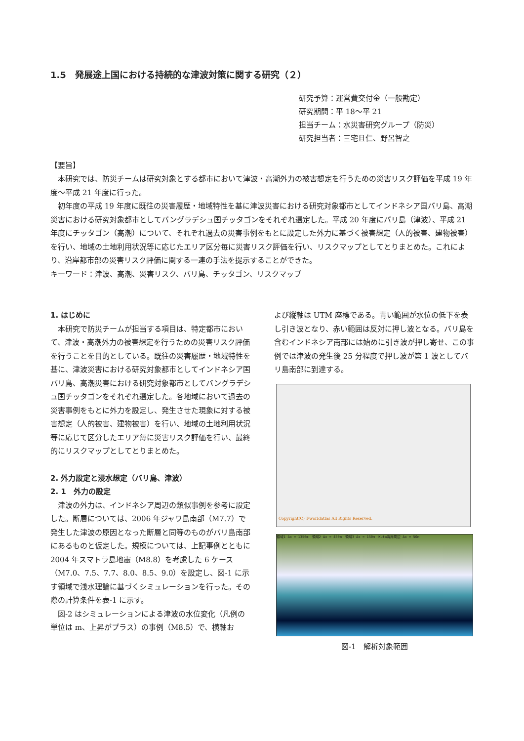1.5　発展途上国における持続的な津波対策に関する研究（２）
研究予算：運営費交付金（一般勘定）
研究期間：平 18～平 21
担当チーム：水災害研究グループ（防災）
研究担当者：三宅且仁、野呂智之
【要旨】
本研究では、防災チームは研究対象とする都市において津波・高潮外力の被害想定を行うための災害リスク評価を平成 19 年度～平成 21 年度に行った。
初年度の平成 19 年度に既往の災害履歴・地域特性を基に津波災害における研究対象都市としてインドネシア国バリ島、高潮災害における研究対象都市としてバングラデシュ国チッタゴンをそれぞれ選定した。平成 20 年度にバリ島（津波）、平成 21 年度にチッタゴン（高潮）について、それぞれ過去の災害事例をもとに設定した外力に基づく被害想定（人的被害、建物被害）を行い、地域の土地利用状況等に応じたエリア区分毎に災害リスク評価を行い、リスクマップとしてとりまとめた。これにより、沿岸都市部の災害リスク評価に関する一連の手法を提示することができた。
キーワード：津波、高潮、災害リスク、バリ島、チッタゴン、リスクマップ
1. はじめに
本研究で防災チームが担当する項目は、特定都市において、津波・高潮外力の被害想定を行うための災害リスク評価を行うことを目的としている。既往の災害履歴・地域特性を基に、津波災害における研究対象都市としてインドネシア国バリ島、高潮災害における研究対象都市としてバングラデシュ国チッタゴンをそれぞれ選定した。各地域において過去の災害事例をもとに外力を設定し、発生させた現象に対する被害想定（人的被害、建物被害）を行い、地域の土地利用状況等に応じて区分したエリア毎に災害リスク評価を行い、最終的にリスクマップとしてとりまとめた。
2. 外力設定と浸水想定（バリ島、津波）
2. 1　外力の設定
津波の外力は、インドネシア周辺の類似事例を参考に設定した。断層については、2006 年ジャワ島南部（M7.7）で発生した津波の原因となった断層と同等のものがバリ島南部にあるものと仮定した。規模については、上記事例とともに 2004 年スマトラ島地震（M8.8）を考慮した 6 ケース（M7.0、7.5、7.7、8.0、8.5、9.0）を設定し、図-1 に示す領域で浅水理論に基づくシミュレーションを行った。その際の計算条件を表-1 に示す。
図-2 はシミュレーションによる津波の水位変化（凡例の単位は m、上昇がプラス）の事例（M8.5）で、横軸お
よび縦軸は UTM 座標である。青い範囲が水位の低下を表し引き波となり、赤い範囲は反対に押し波となる。バリ島を含むインドネシア南部には始めに引き波が押し寄せ、この事例では津波の発生後 25 分程度で押し波が第 1 波としてバリ島南部に到達する。
Copyright(C) T-worldatlas All Rights Reserved.
領域1 Δx = 1350m　領域2 Δx = 450m　領域3 Δx = 150m　Kuta海岸周辺 Δx = 50m
図-1　解析対象範囲